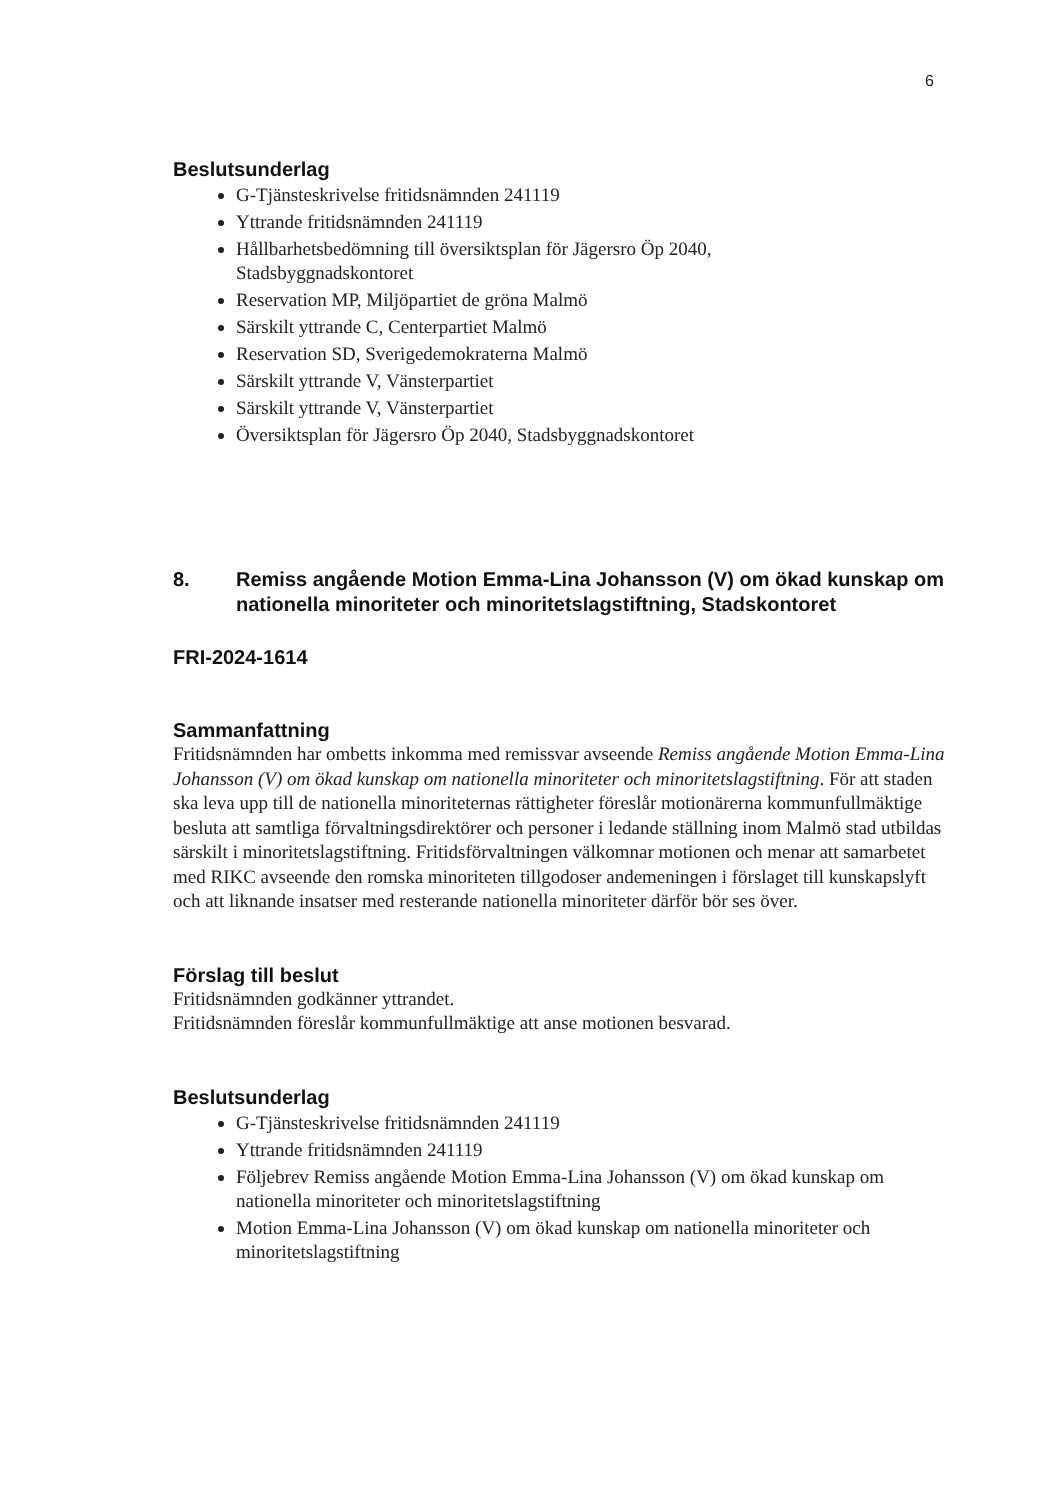6
Beslutsunderlag
G-Tjänsteskrivelse fritidsnämnden 241119
Yttrande fritidsnämnden 241119
Hållbarhetsbedömning till översiktsplan för Jägersro Öp 2040,
Stadsbyggnadskontoret
Reservation MP, Miljöpartiet de gröna Malmö
Särskilt yttrande C, Centerpartiet Malmö
Reservation SD, Sverigedemokraterna Malmö
Särskilt yttrande V, Vänsterpartiet
Särskilt yttrande V, Vänsterpartiet
Översiktsplan för Jägersro Öp 2040, Stadsbyggnadskontoret
8. Remiss angående Motion Emma-Lina Johansson (V) om ökad kunskap om nationella minoriteter och minoritetslagstiftning, Stadskontoret
FRI-2024-1614
Sammanfattning
Fritidsnämnden har ombetts inkomma med remissvar avseende Remiss angående Motion Emma-Lina Johansson (V) om ökad kunskap om nationella minoriteter och minoritetslagstiftning. För att staden ska leva upp till de nationella minoriteternas rättigheter föreslår motionärerna kommunfullmäktige besluta att samtliga förvaltningsdirektörer och personer i ledande ställning inom Malmö stad utbildas särskilt i minoritetslagstiftning. Fritidsförvaltningen välkomnar motionen och menar att samarbetet med RIKC avseende den romska minoriteten tillgodoser andemeningen i förslaget till kunskapslyft och att liknande insatser med resterande nationella minoriteter därför bör ses över.
Förslag till beslut
Fritidsnämnden godkänner yttrandet.
Fritidsnämnden föreslår kommunfullmäktige att anse motionen besvarad.
Beslutsunderlag
G-Tjänsteskrivelse fritidsnämnden 241119
Yttrande fritidsnämnden 241119
Följebrev Remiss angående Motion Emma-Lina Johansson (V) om ökad kunskap om nationella minoriteter och minoritetslagstiftning
Motion Emma-Lina Johansson (V) om ökad kunskap om nationella minoriteter och minoritetslagstiftning